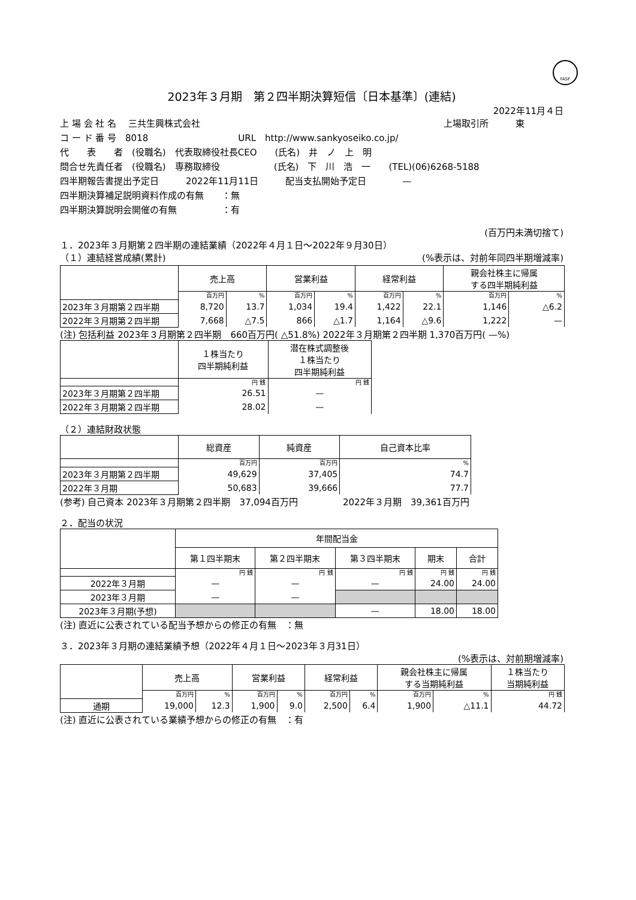FASF
2023年３月期　第２四半期決算短信〔日本基準〕(連結)
2022年11月４日
上 場 会 社 名　 三共生興株式会社 上場取引所　　　東
コ ー ド 番 号　8018　　　　　　　　　　URL　http://www.sankyoseiko.co.jp/
代　　表　　者　(役職名)　代表取締役社長CEO　　(氏名)　井　ノ　上　明
問合せ先責任者　(役職名)　専務取締役　　　　　　(氏名)　下　川　浩　一　　(TEL)(06)6268-5188
四半期報告書提出予定日　　　2022年11月11日　　　配当支払開始予定日　　　　—
四半期決算補足説明資料作成の有無　　：無
四半期決算説明会開催の有無　　　　　：有
(百万円未満切捨て)
１．2023年３月期第２四半期の連結業績（2022年４月１日～2022年９月30日）
（１）連結経営成績(累計) (%表示は、対前年同四半期増減率)
| | 売上高 | | 営業利益 | | 経常利益 | | 親会社株主に帰属 する四半期純利益 | |
| --- | --- | --- | --- | --- | --- | --- | --- | --- |
| | 百万円 | % | 百万円 | % | 百万円 | % | 百万円 | % |
| 2023年３月期第２四半期 | 8,720 | 13.7 | 1,034 | 19.4 | 1,422 | 22.1 | 1,146 | △6.2 |
| 2022年３月期第２四半期 | 7,668 | △7.5 | 866 | △1.7 | 1,164 | △9.6 | 1,222 | — |
(注) 包括利益 2023年３月期第２四半期　660百万円( △51.8%) 2022年３月期第２四半期 1,370百万円( —%)
| | １株当たり 四半期純利益 | 潜在株式調整後 １株当たり 四半期純利益 |
| --- | --- | --- |
| | 円 銭 | 円 銭 |
| 2023年３月期第２四半期 | 26.51 | — |
| 2022年３月期第２四半期 | 28.02 | — |
（２）連結財政状態
| | 総資産 | 純資産 | 自己資本比率 |
| --- | --- | --- | --- |
| | 百万円 | 百万円 | % |
| 2023年３月期第２四半期 | 49,629 | 37,405 | 74.7 |
| 2022年３月期 | 50,683 | 39,666 | 77.7 |
(参考) 自己資本 2023年３月期第２四半期　37,094百万円　　　　　2022年３月期　39,361百万円
２．配当の状況
| | 年間配当金 | | | | |
| --- | --- | --- | --- | --- | --- |
| | 第１四半期末 | 第２四半期末 | 第３四半期末 | 期末 | 合計 |
| | 円 銭 | 円 銭 | 円 銭 | 円 銭 | 円 銭 |
| 2022年３月期 | — | — | — | 24.00 | 24.00 |
| 2023年３月期 | — | — | | | |
| 2023年３月期(予想) | | | — | 18.00 | 18.00 |
(注) 直近に公表されている配当予想からの修正の有無　：無
３．2023年３月期の連結業績予想（2022年４月１日～2023年３月31日）
(%表示は、対前期増減率)
| | 売上高 | | 営業利益 | | 経常利益 | | 親会社株主に帰属 する当期純利益 | | １株当たり 当期純利益 |
| --- | --- | --- | --- | --- | --- | --- | --- | --- | --- |
| | 百万円 | % | 百万円 | % | 百万円 | % | 百万円 | % | 円 銭 |
| 通期 | 19,000 | 12.3 | 1,900 | 9.0 | 2,500 | 6.4 | 1,900 | △11.1 | 44.72 |
(注) 直近に公表されている業績予想からの修正の有無　：有